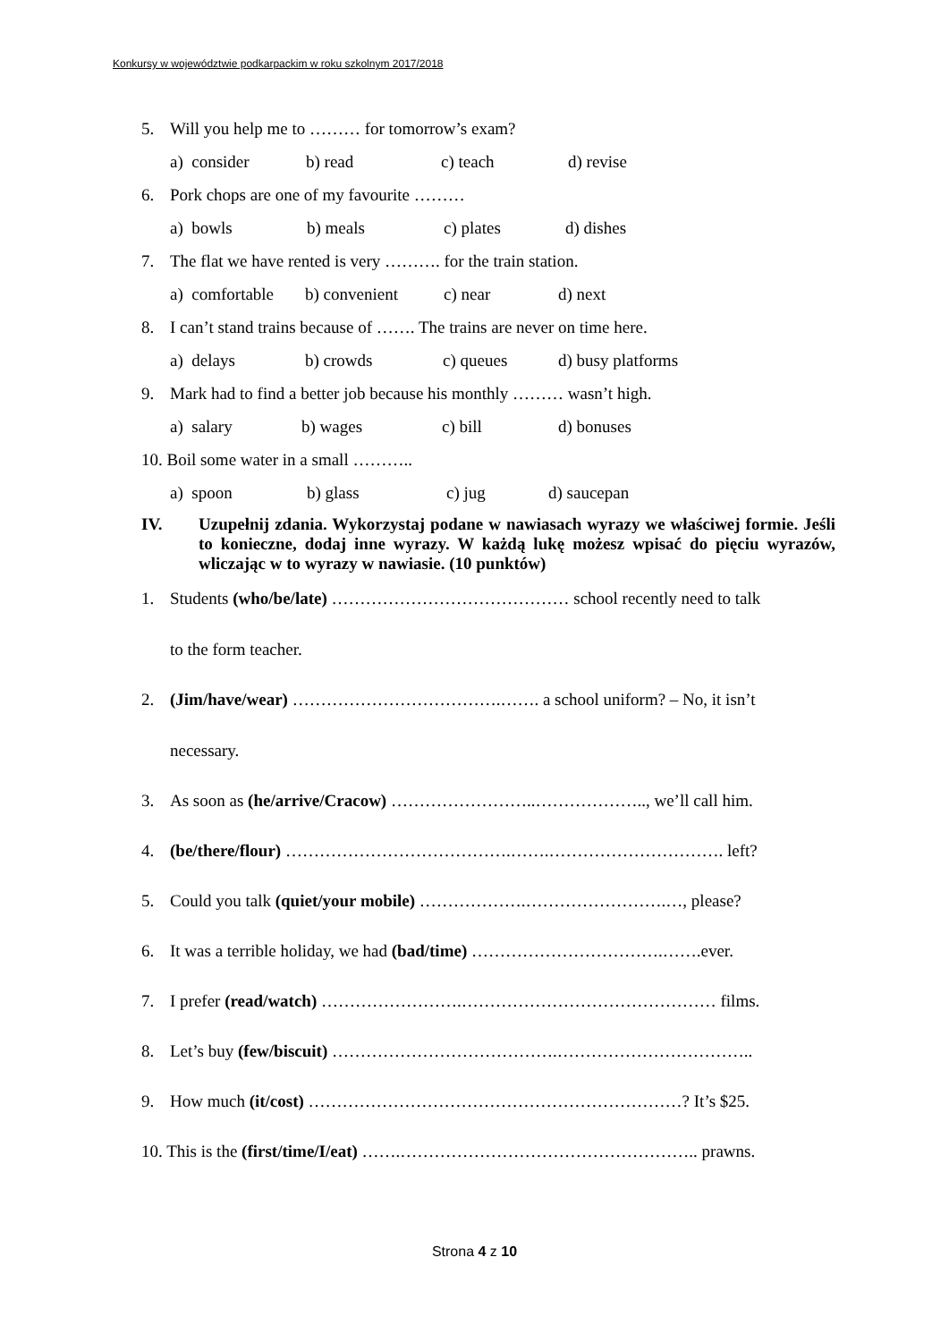Konkursy w województwie podkarpackim w roku szkolnym 2017/2018
5. Will you help me to ……… for tomorrow’s exam?
a) consider b) read c) teach d) revise
6. Pork chops are one of my favourite ………
a) bowls b) meals c) plates d) dishes
7. The flat we have rented is very ………. for the train station.
a) comfortable b) convenient c) near d) next
8. I can’t stand trains because of ……. The trains are never on time here.
a) delays b) crowds c) queues d) busy platforms
9. Mark had to find a better job because his monthly ……… wasn’t high.
a) salary b) wages c) bill d) bonuses
10. Boil some water in a small ………..
a) spoon b) glass c) jug d) saucepan
IV. Uzupełnij zdania. Wykorzystaj podane w nawiasach wyrazy we właściwej formie. Jeśli to konieczne, dodaj inne wyrazy. W każdą lukę możesz wpisać do pięciu wyrazów, wliczając w to wyrazy w nawiasie. (10 punktów)
1. Students (who/be/late) …………………………………… school recently need to talk
to the form teacher.
2. (Jim/have/wear) ……………………………….……. a school uniform? – No, it isn’t
necessary.
3. As soon as (he/arrive/Cracow) ……………………..……………….., we’ll call him.
4. (be/there/flour) ………………………………….…….…………………………. left?
5. Could you talk (quiet/your mobile) ……………….…………………….…, please?
6. It was a terrible holiday, we had (bad/time) …………………………….…….ever.
7. I prefer (read/watch) …………………….……………………………………… films.
8. Let’s buy (few/biscuit) ………………………………….……………………………..
9. How much (it/cost) …………………………………………………………? It’s $25.
10. This is the (first/time/I/eat) …….…………………………………………….. prawns.
Strona 4 z 10